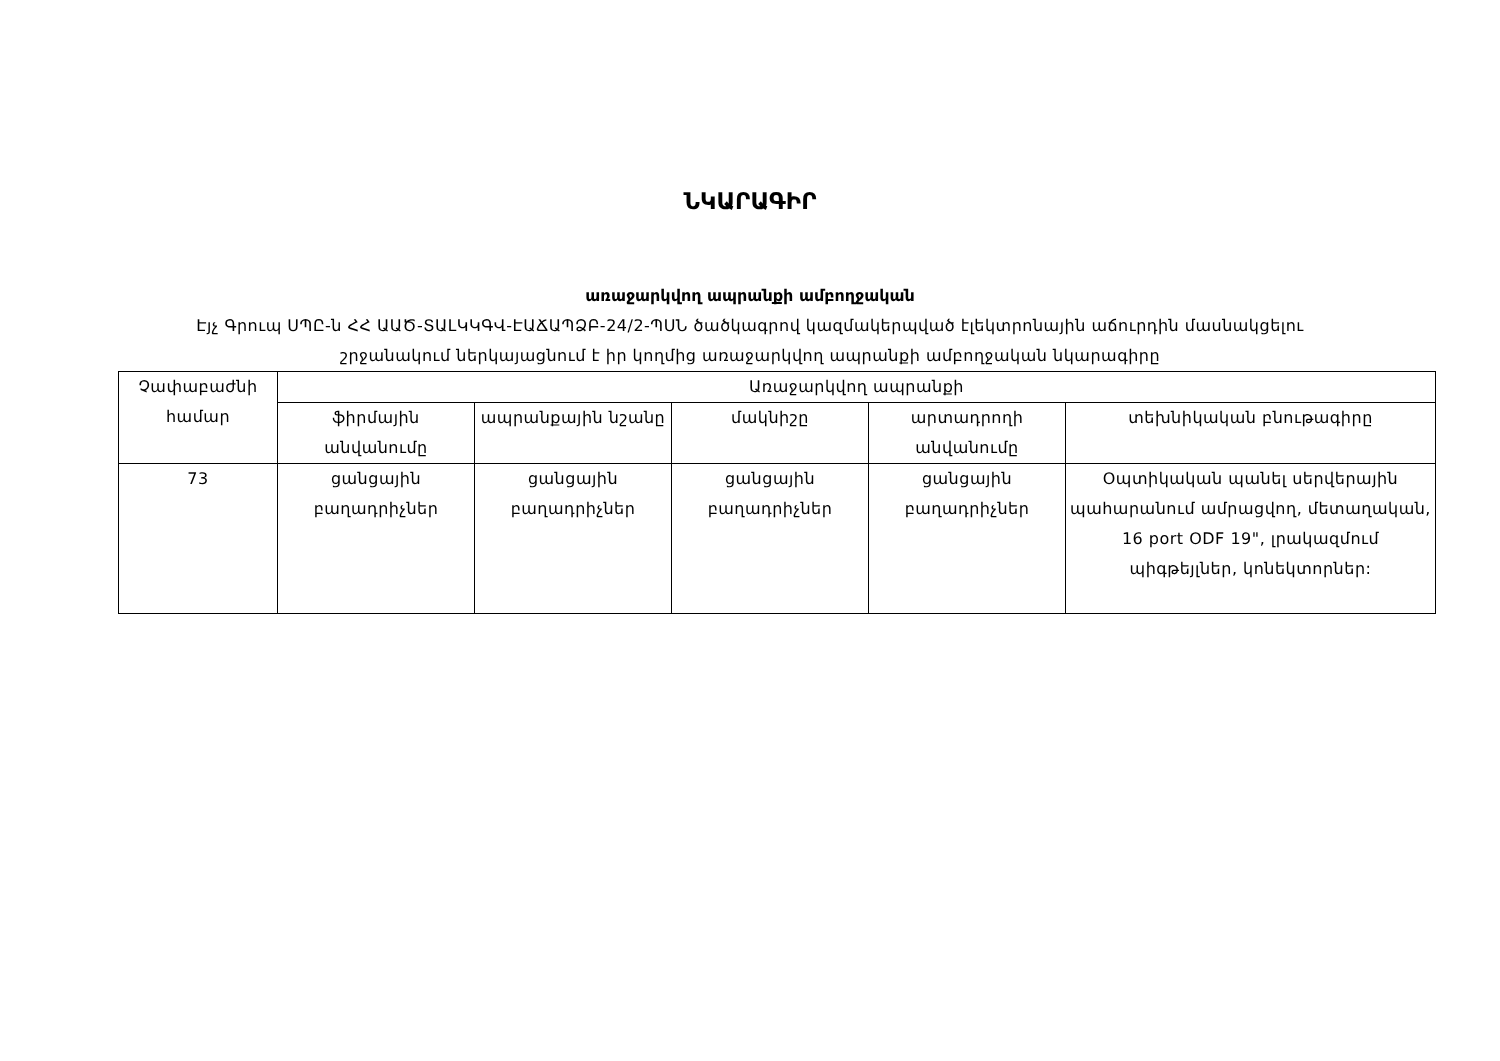ՆԿԱՐԱԳԻՐ
առաջարկվող ապրանքի ամբողջական
Էյչ Գրուպ ՍՊԸ-ն ՀՀ ԱԱԾ-ՏԱԼԿԿԳՎ-ԷԱՃԱՊՁԲ-24/2-ՊՍՆ ծածկագրով կազմակերպված էլեկտրոնային աճուրդին մասնակցելու շրջանակում ներկայացնում է իր կողմից առաջարկվող ապրանքի ամբողջական նկարագիրը
| Չափաբաժնի համար | Առաջարկվող ապրանքի | | | | |
| --- | --- | --- | --- | --- | --- |
| | ֆիրմային անվանումը | ապրանքային նշանը | մակնիշը | արտադրողի անվանումը | տեխնիկական բնութագիրը |
| 73 | ցանցային բաղադրիչներ | ցանցային բաղադրիչներ | ցանցային բաղադրիչներ | ցանցային բաղադրիչներ | Օպտիկական պանել սերվերային պահարանում ամրացվող, մետաղական, 16 port ODF 19", լրակազմում պիգթեյլներ, կոնեկտորներ: |